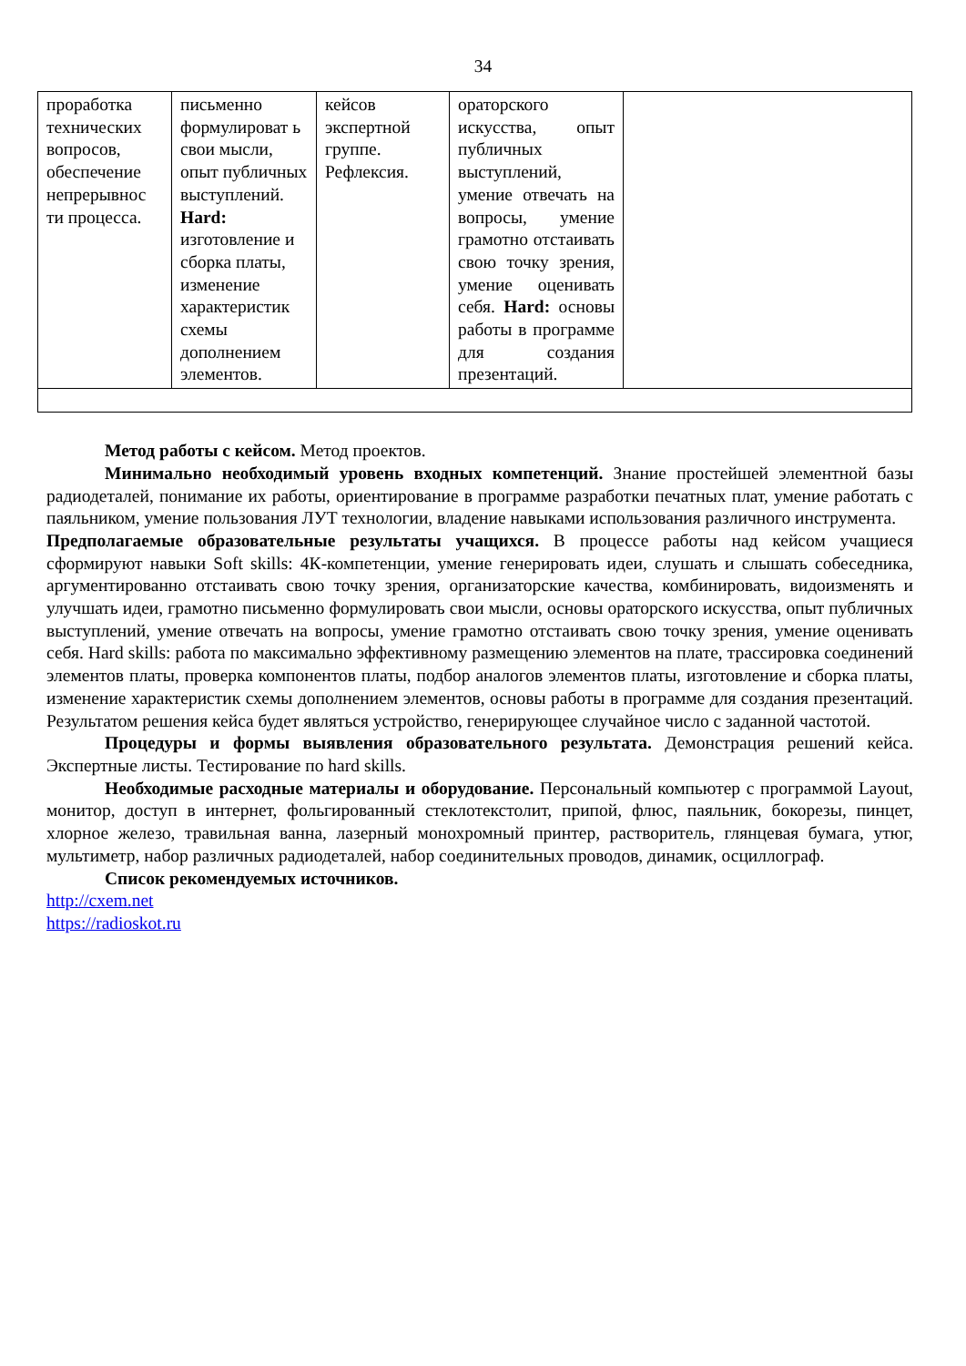34
| проработка технических вопросов, обеспечение непрерывнос ти процесса. | письменно формулироват ь свои мысли, опыт публичных выступлений. Hard: изготовление и сборка платы, изменение характеристик схемы дополнением элементов. | кейсов экспертной группе. Рефлексия. | ораторского искусства, опыт публичных выступлений, умение отвечать на вопросы, умение грамотно отстаивать свою точку зрения, умение оценивать себя. Hard: основы работы в программе для создания презентаций. | |
Метод работы с кейсом. Метод проектов.
Минимально необходимый уровень входных компетенций. Знание простейшей элементной базы радиодеталей, понимание их работы, ориентирование в программе разработки печатных плат, умение работать с паяльником, умение пользования ЛУТ технологии, владение навыками использования различного инструмента.
Предполагаемые образовательные результаты учащихся. В процессе работы над кейсом учащиеся сформируют навыки Soft skills: 4К-компетенции, умение генерировать идеи, слушать и слышать собеседника, аргументированно отстаивать свою точку зрения, организаторские качества, комбинировать, видоизменять и улучшать идеи, грамотно письменно формулировать свои мысли, основы ораторского искусства, опыт публичных выступлений, умение отвечать на вопросы, умение грамотно отстаивать свою точку зрения, умение оценивать себя. Hard skills: работа по максимально эффективному размещению элементов на плате, трассировка соединений элементов платы, проверка компонентов платы, подбор аналогов элементов платы, изготовление и сборка платы, изменение характеристик схемы дополнением элементов, основы работы в программе для создания презентаций. Результатом решения кейса будет являться устройство, генерирующее случайное число с заданной частотой.
Процедуры и формы выявления образовательного результата. Демонстрация решений кейса. Экспертные листы. Тестирование по hard skills.
Необходимые расходные материалы и оборудование. Персональный компьютер с программой Layout, монитор, доступ в интернет, фольгированный стеклотекстолит, припой, флюс, паяльник, бокорезы, пинцет, хлорное железо, травильная ванна, лазерный монохромный принтер, растворитель, глянцевая бумага, утюг, мультиметр, набор различных радиодеталей, набор соединительных проводов, динамик, осциллограф.
Список рекомендуемых источников.
http://cxem.net
https://radioskot.ru